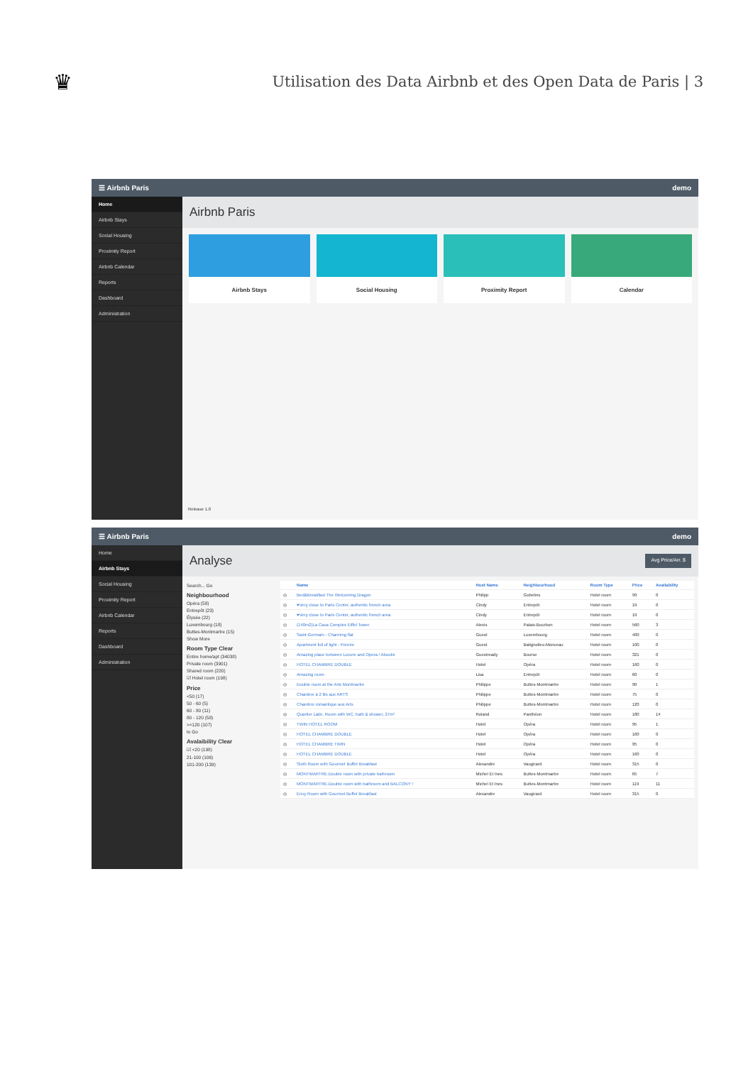♛
Utilisation des Data Airbnb et des Open Data de Paris | 3
☰ Airbnb Paris demo
Home
Airbnb Stays
Social Housing
Proximity Report
Airbnb Calendar
Reports
Dashboard
Administration
Airbnb Paris
Airbnb Stays Social Housing Proximity Report Calendar
Release 1.0
☰ Airbnb Paris demo
Home
Airbnb Stays
Social Housing
Proximity Report
Airbnb Calendar
Reports
Dashboard
Administration
Analyse Avg Price/Arr. $
Search... Go
Neighbourhood
Opéra (58)
Entrepôt (23)
Élysée (22)
Luxembourg (18)
Buttes-Montmartre (15)
Show More
Room Type Clear
Entire home/apt (34038)
Private room (3901)
Shared room (220)
☑ Hotel room (198)
Price
<50 (17)
50 - 60 (5)
60 - 80 (11)
80 - 120 (58)
>=120 (107)
to Go
Avalaibility Clear
☑ <20 (198)
21-100 (106)
101-200 (139)
| | Name | Host Name | Neighbourhood | Room Type | Price | Availability |
| --- | --- | --- | --- | --- | --- | --- |
| ◎ | Bed&Breakfast The Welcoming Dragon | Philipp | Gobelins | Hotel room | 99 | 0 |
| ◎ | ♥Very close to Paris Center, authentic french area | Cindy | Entrepôt | Hotel room | 19 | 0 |
| ◎ | ♥Very close to Paris Center, authentic french area | Cindy | Entrepôt | Hotel room | 19 | 0 |
| ◎ | (140m2)La Casa Complex Eiffel Tower | Alexis | Palais-Bourbon | Hotel room | 560 | 3 |
| ◎ | Saint-Germain - Charming flat | Guest | Luxembourg | Hotel room | 400 | 0 |
| ◎ | Apartment full of light - Pereire | Guest | Batignolles-Monceau | Hotel room | 100 | 0 |
| ◎ | Amazing place between Louvre and Opera / Aboukir | Guestready | Bourse | Hotel room | 321 | 0 |
| ◎ | HOTEL CHAMBRE DOUBLE | Hotel | Opéra | Hotel room | 160 | 0 |
| ◎ | Amazing room | Lisa | Entrepôt | Hotel room | 60 | 0 |
| ◎ | Double room at the Arts Montmartre | Philippe | Buttes-Montmartre | Hotel room | 90 | 1 |
| ◎ | Chambre à 2 lits aux ARTS | Philippe | Buttes-Montmartre | Hotel room | 75 | 0 |
| ◎ | Chambre romantique aux Arts | Philippe | Buttes-Montmartre | Hotel room | 120 | 0 |
| ◎ | Quartier Latin. Room with WC, bath & shower, 27m² | Roland | Panthéon | Hotel room | 180 | 14 |
| ◎ | TWIN HOTEL ROOM | Hotel | Opéra | Hotel room | 95 | 1 |
| ◎ | HOTEL CHAMBRE DOUBLE | Hotel | Opéra | Hotel room | 160 | 0 |
| ◎ | HOTEL CHAMBRE TWIN | Hotel | Opéra | Hotel room | 95 | 0 |
| ◎ | HOTEL CHAMBRE DOUBLE | Hotel | Opéra | Hotel room | 160 | 0 |
| ◎ | Sloth Room with Gourmet Buffet Breakfast | Alexandre | Vaugirard | Hotel room | 315 | 0 |
| ◎ | MONTMARTRE-Double room with private bathroom | Michel Et Ines | Buttes-Montmartre | Hotel room | 65 | 7 |
| ◎ | MONTMARTRE-Double room with bathroom and BALCONY ! | Michel Et Ines | Buttes-Montmartre | Hotel room | 119 | 11 |
| ◎ | Envy Room with Gourmet Buffet Breakfast | Alexandre | Vaugirard | Hotel room | 315 | 0 |